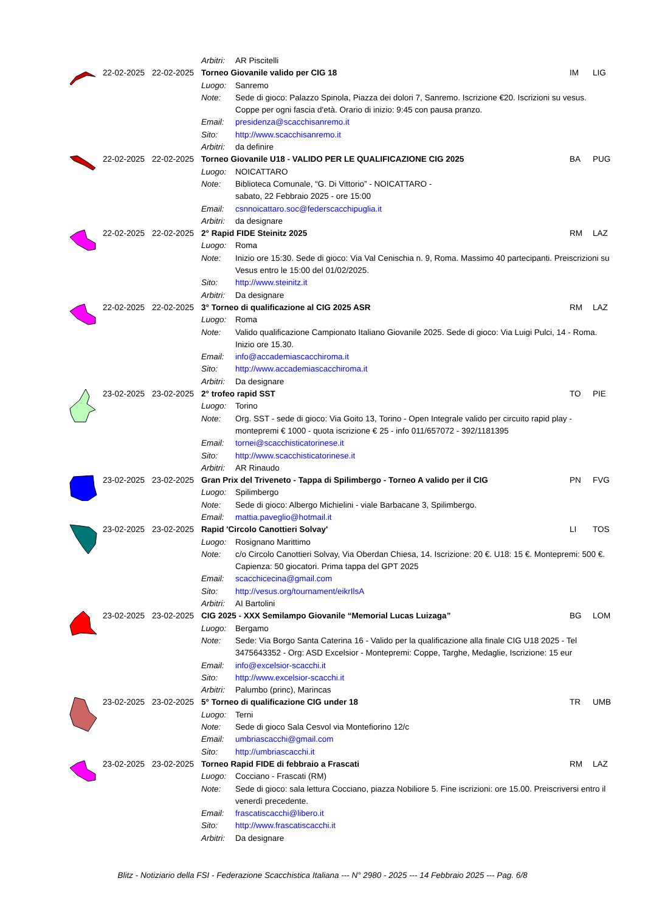| | | | Arbitri: | AR Piscitelli | | |
| | 22-02-2025 | 22-02-2025 | Torneo Giovanile valido per CIG 18 | | IM | LIG |
| | | | Luogo: | Sanremo | | |
| | | | Note: | Sede di gioco: Palazzo Spinola, Piazza dei dolori 7, Sanremo. Iscrizione €20. Iscrizioni su vesus. Coppe per ogni fascia d'età. Orario di inizio: 9:45 con pausa pranzo. | | |
| | | | Email: | presidenza@scacchisanremo.it | | |
| | | | Sito: | http://www.scacchisanremo.it | | |
| | | | Arbitri: | da definire | | |
| | 22-02-2025 | 22-02-2025 | Torneo Giovanile U18 - VALIDO PER LE QUALIFICAZIONE CIG 2025 | | BA | PUG |
| | | | Luogo: | NOICATTARO | | |
| | | | Note: | Biblioteca Comunale, “G. Di Vittorio” - NOICATTARO - sabato, 22 Febbraio 2025 - ore 15:00 | | |
| | | | Email: | csnnoicattaro.soc@federscacchipuglia.it | | |
| | | | Arbitri: | da designare | | |
| | 22-02-2025 | 22-02-2025 | 2° Rapid FIDE Steinitz 2025 | | RM | LAZ |
| | | | Luogo: | Roma | | |
| | | | Note: | Inizio ore 15:30. Sede di gioco: Via Val Cenischia n. 9, Roma. Massimo 40 partecipanti. Preiscrizioni su Vesus entro le 15:00 del 01/02/2025. | | |
| | | | Sito: | http://www.steinitz.it | | |
| | | | Arbitri: | Da designare | | |
| | 22-02-2025 | 22-02-2025 | 3° Torneo di qualificazione al CIG 2025 ASR | | RM | LAZ |
| | | | Luogo: | Roma | | |
| | | | Note: | Valido qualificazione Campionato Italiano Giovanile 2025. Sede di gioco: Via Luigi Pulci, 14 - Roma. Inizio ore 15.30. | | |
| | | | Email: | info@accademiascacchiroma.it | | |
| | | | Sito: | http://www.accademiascacchiroma.it | | |
| | | | Arbitri: | Da designare | | |
| | 23-02-2025 | 23-02-2025 | 2° trofeo rapid SST | | TO | PIE |
| | | | Luogo: | Torino | | |
| | | | Note: | Org. SST - sede di gioco: Via Goito 13, Torino - Open Integrale valido per circuito rapid play - montepremi € 1000 - quota iscrizione € 25 - info 011/657072 - 392/1181395 | | |
| | | | Email: | tornei@scacchisticatorinese.it | | |
| | | | Sito: | http://www.scacchisticatorinese.it | | |
| | | | Arbitri: | AR Rinaudo | | |
| | 23-02-2025 | 23-02-2025 | Gran Prix del Triveneto - Tappa di Spilimbergo - Torneo A valido per il CIG | | PN | FVG |
| | | | Luogo: | Spilimbergo | | |
| | | | Note: | Sede di gioco: Albergo Michielini - viale Barbacane 3, Spilimbergo. | | |
| | | | Email: | mattia.paveglio@hotmail.it | | |
| | 23-02-2025 | 23-02-2025 | Rapid 'Circolo Canottieri Solvay' | | LI | TOS |
| | | | Luogo: | Rosignano Marittimo | | |
| | | | Note: | c/o Circolo Canottieri Solvay, Via Oberdan Chiesa, 14. Iscrizione: 20 €. U18: 15 €. Montepremi: 500 €. Capienza: 50 giocatori. Prima tappa del GPT 2025 | | |
| | | | Email: | scacchicecina@gmail.com | | |
| | | | Sito: | http://vesus.org/tournament/eikrIlsA | | |
| | | | Arbitri: | AI Bartolini | | |
| | 23-02-2025 | 23-02-2025 | CIG 2025 - XXX Semilampo Giovanile “Memorial Lucas Luizaga” | | BG | LOM |
| | | | Luogo: | Bergamo | | |
| | | | Note: | Sede: Via Borgo Santa Caterina 16 - Valido per la qualificazione alla finale CIG U18 2025 - Tel 3475643352 - Org: ASD Excelsior - Montepremi: Coppe, Targhe, Medaglie, Iscrizione: 15 eur | | |
| | | | Email: | info@excelsior-scacchi.it | | |
| | | | Sito: | http://www.excelsior-scacchi.it | | |
| | | | Arbitri: | Palumbo (princ), Marincas | | |
| | 23-02-2025 | 23-02-2025 | 5° Torneo di qualificazione CIG under 18 | | TR | UMB |
| | | | Luogo: | Terni | | |
| | | | Note: | Sede di gioco Sala Cesvol via Montefiorino 12/c | | |
| | | | Email: | umbriascacchi@gmail.com | | |
| | | | Sito: | http://umbriascacchi.it | | |
| | 23-02-2025 | 23-02-2025 | Torneo Rapid FIDE di febbraio a Frascati | | RM | LAZ |
| | | | Luogo: | Cocciano - Frascati (RM) | | |
| | | | Note: | Sede di gioco: sala lettura Cocciano, piazza Nobiliore 5. Fine iscrizioni: ore 15.00. Preiscriversi entro il venerdì precedente. | | |
| | | | Email: | frascatiscacchi@libero.it | | |
| | | | Sito: | http://www.frascatiscacchi.it | | |
| | | | Arbitri: | Da designare | | |
Blitz - Notiziario della FSI - Federazione Scacchistica Italiana --- N° 2980 - 2025 --- 14 Febbraio 2025 --- Pag. 6/8